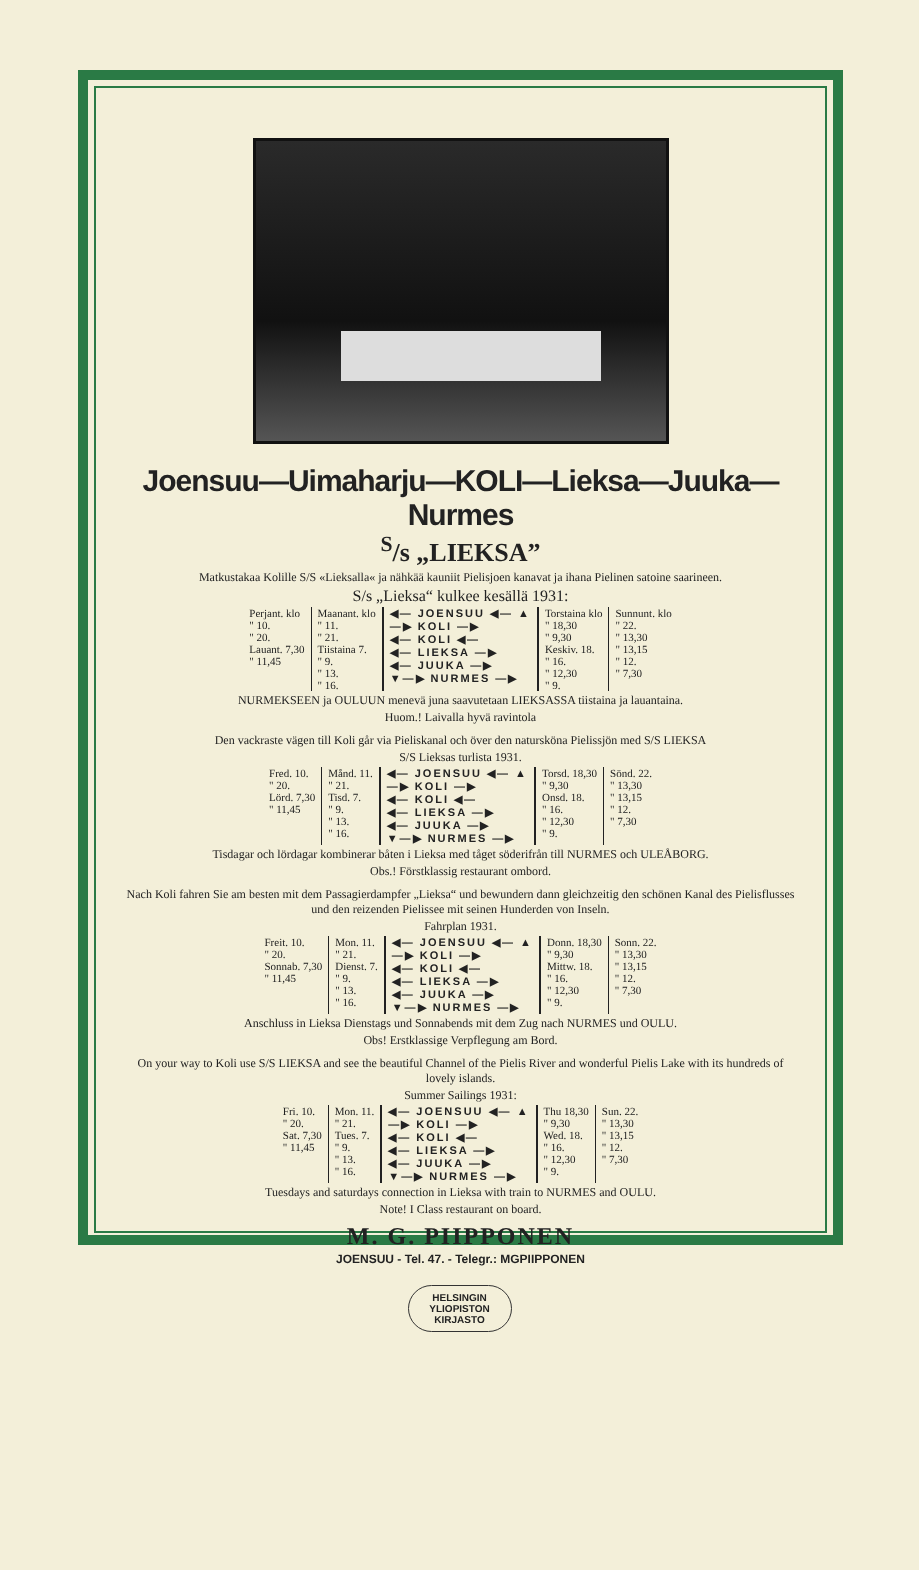Joensuu—Uimaharju—KOLI—Lieksa—Juuka—Nurmes
<sup>S</sup>/s „LIEKSA”
Matkustakaa Kolille S/S «Lieksalla« ja nähkää kauniit Pielisjoen kanavat ja ihana Pielinen satoine saarineen.
S/s „Lieksa“ kulkee kesällä 1931:
| Perjant. klo " 10. " 20. Lauant. 7,30 " 11,45 | Maanant. klo " 11. " 21. Tiistaina 7. " 9. " 13. " 16. | ◀— JOENSUU ◀— ▲ —▶ KOLI —▶ ◀— KOLI ◀— ◀— LIEKSA —▶ ◀— JUUKA —▶ ▼—▶ NURMES —▶ | Torstaina klo " 18,30 " 9,30 Keskiv. 18. " 16. " 12,30 " 9. | Sunnunt. klo " 22. " 13,30 " 13,15 " 12. " 7,30 |
NURMEKSEEN ja OULUUN menevä juna saavutetaan LIEKSASSA tiistaina ja lauantaina.
Huom.! Laivalla hyvä ravintola
Den vackraste vägen till Koli går via Pieliskanal och över den naturskönа Pielissjön med S/S LIEKSA
S/S Lieksas turlista 1931.
| Fred. 10. " 20. Lörd. 7,30 " 11,45 | Månd. 11. " 21. Tisd. 7. " 9. " 13. " 16. | ◀— JOENSUU ◀— ▲ —▶ KOLI —▶ ◀— KOLI ◀— ◀— LIEKSA —▶ ◀— JUUKA —▶ ▼—▶ NURMES —▶ | Torsd. 18,30 " 9,30 Onsd. 18. " 16. " 12,30 " 9. | Sönd. 22. " 13,30 " 13,15 " 12. " 7,30 |
Tisdagar och lördagar kombinerar båten i Lieksa med tåget söderifrån till NURMES och ULEÅBORG.
Obs.! Förstklassig restaurant ombord.
Nach Koli fahren Sie am besten mit dem Passagierdampfer „Lieksa“ und bewundern dann gleichzeitig den schönen Kanal des Pielisflusses und den reizenden Pielissee mit seinen Hunderden von Inseln.
Fahrplan 1931.
| Freit. 10. " 20. Sonnab. 7,30 " 11,45 | Mon. 11. " 21. Dienst. 7. " 9. " 13. " 16. | ◀— JOENSUU ◀— ▲ —▶ KOLI —▶ ◀— KOLI ◀— ◀— LIEKSA —▶ ◀— JUUKA —▶ ▼—▶ NURMES —▶ | Donn. 18,30 " 9,30 Mittw. 18. " 16. " 12,30 " 9. | Sonn. 22. " 13,30 " 13,15 " 12. " 7,30 |
Anschluss in Lieksa Dienstags und Sonnabends mit dem Zug nach NURMES und OULU.
Obs! Erstklassige Verpflegung am Bord.
On your way to Koli use S/S LIEKSA and see the beautiful Channel of the Pielis River and wonderful Pielis Lake with its hundreds of lovely islands.
Summer Sailings 1931:
| Fri. 10. " 20. Sat. 7,30 " 11,45 | Mon. 11. " 21. Tues. 7. " 9. " 13. " 16. | ◀— JOENSUU ◀— ▲ —▶ KOLI —▶ ◀— KOLI ◀— ◀— LIEKSA —▶ ◀— JUUKA —▶ ▼—▶ NURMES —▶ | Thu 18,30 " 9,30 Wed. 18. " 16. " 12,30 " 9. | Sun. 22. " 13,30 " 13,15 " 12. " 7,30 |
Tuesdays and saturdays connection in Lieksa with train to NURMES and OULU.
Note! I Class restaurant on board.
M. G. PIIPPONEN
JOENSUU - Tel. 47. - Telegr.: MGPIIPPONEN
HELSINGIN
YLIOPISTON
KIRJASTO